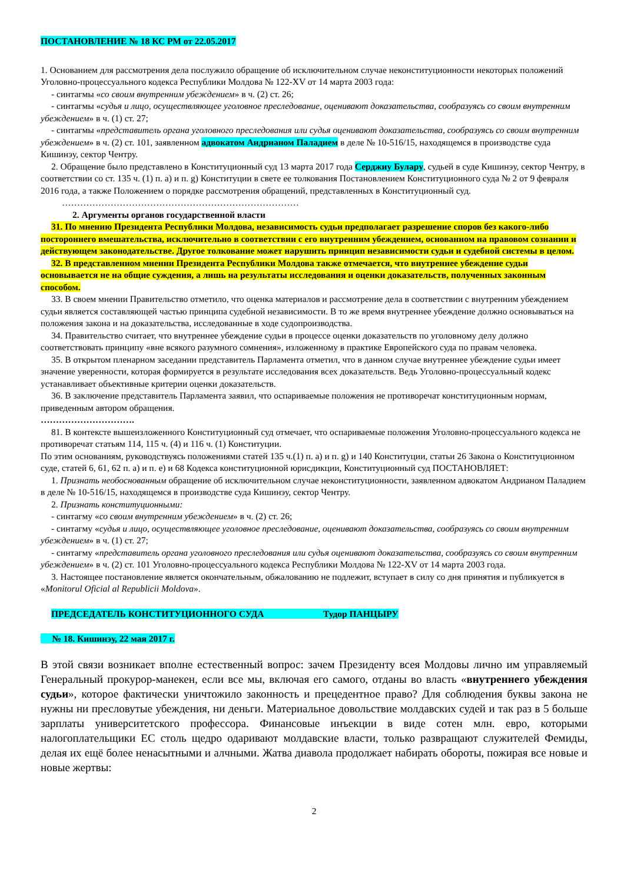ПОСТАНОВЛЕНИЕ № 18 КС РМ от 22.05.2017
1. Основанием для рассмотрения дела послужило обращение об исключительном случае неконституционности некоторых положений Уголовно-процессуального кодекса Республики Молдова № 122-XV от 14 марта 2003 года:
- синтагмы «со своим внутренним убеждением» в ч. (2) ст. 26;
- синтагмы «судья и лицо, осуществляющее уголовное преследование, оценивают доказательства, сообразуясь со своим внутренним убеждением» в ч. (1) ст. 27;
- синтагмы «представитель органа уголовного преследования или судья оценивают доказательства, сообразуясь со своим внутренним убеждением» в ч. (2) ст. 101, заявленном адвокатом Андрианом Паладием в деле № 10-516/15, находящемся в производстве суда Кишинэу, сектор Чентру.
2. Обращение было представлено в Конституционный суд 13 марта 2017 года Серджиу Булару, судьей в суде Кишинэу, сектор Чентру, в соответствии со ст. 135 ч. (1) п. а) и п. g) Конституции в свете ее толкования Постановлением Конституционного суда № 2 от 9 февраля 2016 года, а также Положением о порядке рассмотрения обращений, представленных в Конституционный суд.
……………………………………………………………………
2. Аргументы органов государственной власти
31. По мнению Президента Республики Молдова, независимость судьи предполагает разрешение споров без какого-либо постороннего вмешательства, исключительно в соответствии с его внутренним убеждением, основанном на правовом сознании и действующем законодательстве. Другое толкование может нарушить принцип независимости судьи и судебной системы в целом.
32. В представленном мнении Президента Республики Молдова также отмечается, что внутреннее убеждение судьи основывается не на общие суждения, а лишь на результаты исследования и оценки доказательств, полученных законным способом.
33. В своем мнении Правительство отметило, что оценка материалов и рассмотрение дела в соответствии с внутренним убеждением судьи является составляющей частью принципа судебной независимости. В то же время внутреннее убеждение должно основываться на положения закона и на доказательства, исследованные в ходе судопроизводства.
34. Правительство считает, что внутреннее убеждение судьи в процессе оценки доказательств по уголовному делу должно соответствовать принципу «вне всякого разумного сомнения», изложенному в практике Европейского суда по правам человека.
35. В открытом пленарном заседании представитель Парламента отметил, что в данном случае внутреннее убеждение судьи имеет значение уверенности, которая формируется в результате исследования всех доказательств. Ведь Уголовно-процессуальный кодекс устанавливает объективные критерии оценки доказательств.
36. В заключение представитель Парламента заявил, что оспариваемые положения не противоречат конституционным нормам, приведенным автором обращения.
………………………….
81. В контексте вышеизложенного Конституционный суд отмечает, что оспариваемые положения Уголовно-процессуального кодекса не противоречат статьям 114, 115 ч. (4) и 116 ч. (1) Конституции.
По этим основаниям, руководствуясь положениями статей 135 ч.(1) п. а) и п. g) и 140 Конституции, статьи 26 Закона о Конституционном суде, статей 6, 61, 62 п. а) и п. е) и 68 Кодекса конституционной юрисдикции, Конституционный суд ПОСТАНОВЛЯЕТ:
1. Признать необоснованным обращение об исключительном случае неконституционности, заявленном адвокатом Андрианом Паладием в деле № 10-516/15, находящемся в производстве суда Кишинэу, сектор Чентру.
2. Признать конституционными:
- синтагму «со своим внутренним убеждением» в ч. (2) ст. 26;
- синтагму «судья и лицо, осуществляющее уголовное преследование, оценивают доказательства, сообразуясь со своим внутренним убеждением» в ч. (1) ст. 27;
- синтагму «представитель органа уголовного преследования или судья оценивают доказательства, сообразуясь со своим внутренним убеждением» в ч. (2) ст. 101 Уголовно-процессуального кодекса Республики Молдова № 122-XV от 14 марта 2003 года.
3. Настоящее постановление является окончательным, обжалованию не подлежит, вступает в силу со дня принятия и публикуется в «Monitorul Oficial al Republicii Moldova».
ПРЕДСЕДАТЕЛЬ КОНСТИТУЦИОННОГО СУДА Тудор ПАНЦЫРУ
№ 18. Кишинэу, 22 мая 2017 г.
В этой связи возникает вполне естественный вопрос: зачем Президенту всея Молдовы лично им управляемый Генеральный прокурор-манекен, если все мы, включая его самого, отданы во власть «внутреннего убеждения судьи», которое фактически уничтожило законность и прецедентное право? Для соблюдения буквы закона не нужны ни пресловутые убеждения, ни деньги. Материальное довольствие молдавских судей и так раз в 5 больше зарплаты университетского профессора. Финансовые инъекции в виде сотен млн. евро, которыми налогоплательщики ЕС столь щедро одаривают молдавские власти, только развращают служителей Фемиды, делая их ещё более ненасытными и алчными. Жатва диавола продолжает набирать обороты, пожирая все новые и новые жертвы:
2